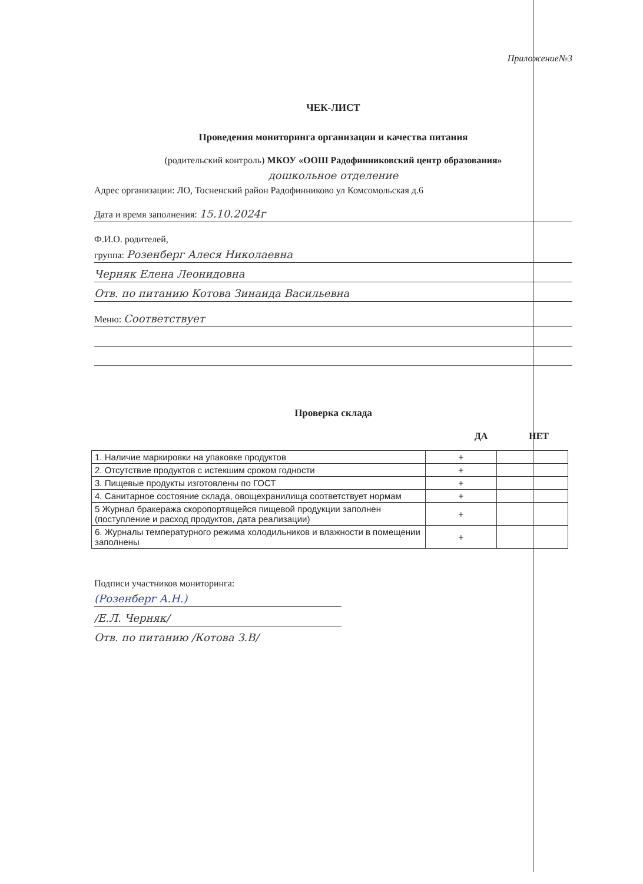Приложение№3
ЧЕК-ЛИСТ
Проведения мониторинга организации и качества питания
(родительский контроль) МКОУ «ООШ Радофинниковский центр образования»
дошкольное отделение
Адрес организации: ЛО, Тосненский район Радофинниково ул Комсомольская д.6
Дата и время заполнения: 15.10.2024г
Ф.И.О. родителей,
группа: Розенберг Алеся Николаевна
Черняк Елена Леонидовна
Отв. по питанию Котова Зинаида Васильевна
Меню: Соответствует
Проверка склада
ДА НЕТ
| 1. Наличие маркировки на упаковке продуктов | + | |
| 2. Отсутствие продуктов с истекшим сроком годности | + | |
| 3. Пищевые продукты изготовлены по ГОСТ | + | |
| 4. Санитарное состояние склада, овощехранилища соответствует нормам | + | |
| 5 Журнал бракеража скоропортящейся пищевой продукции заполнен (поступление и расход продуктов, дата реализации) | + | |
| 6. Журналы температурного режима холодильников и влажности в помещении заполнены | + | |
Подписи участников мониторинга:
(Розенберг А.Н.)
/Е.Л. Черняк/
Отв. по питанию /Котова З.В/